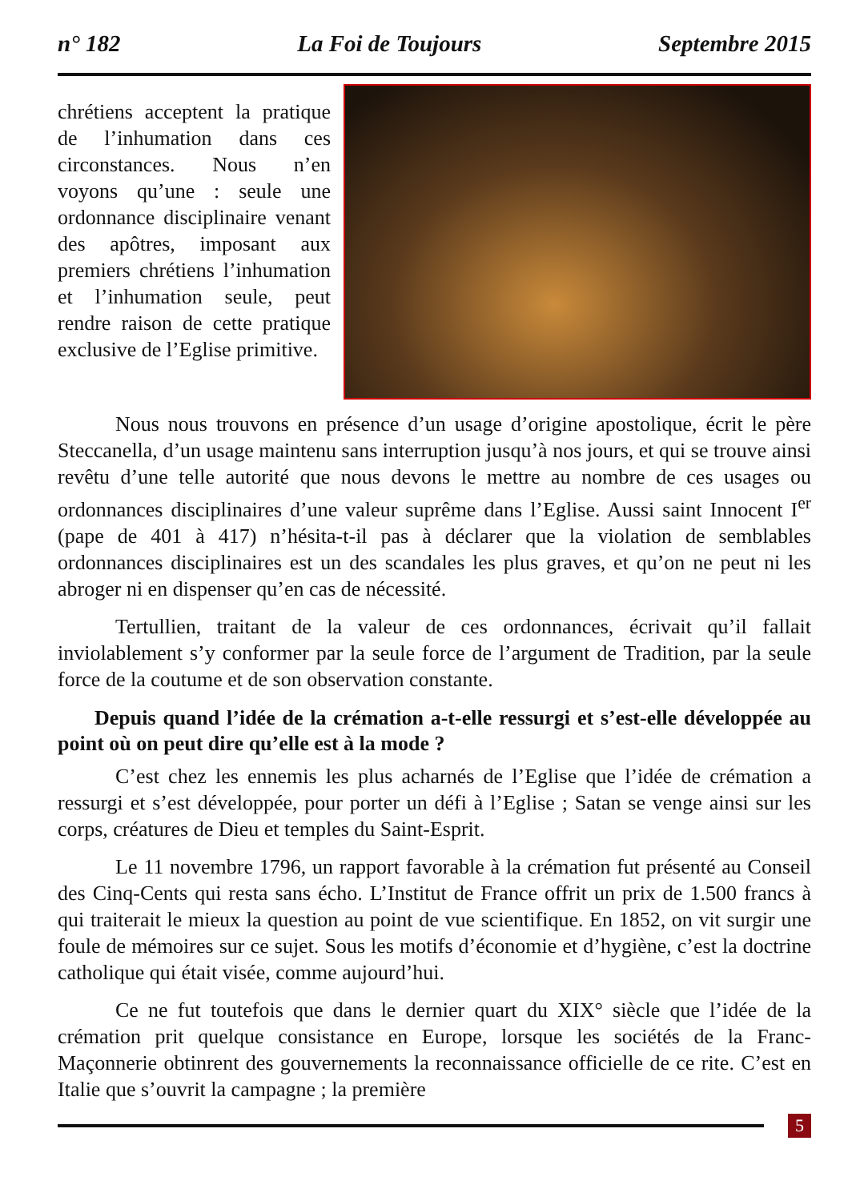n° 182 La Foi de Toujours Septembre 2015
chrétiens acceptent la pratique de l’inhumation dans ces circonstances. Nous n’en voyons qu’une : seule une ordonnance disciplinaire venant des apôtres, imposant aux premiers chrétiens l’inhumation et l’inhumation seule, peut rendre raison de cette pratique exclusive de l’Eglise primitive.
Nous nous trouvons en présence d’un usage d’origine apostolique, écrit le père Steccanella, d’un usage maintenu sans interruption jusqu’à nos jours, et qui se trouve ainsi revêtu d’une telle autorité que nous devons le mettre au nombre de ces usages ou ordonnances disciplinaires d’une valeur suprême dans l’Eglise. Aussi saint Innocent I<sup>er</sup> (pape de 401 à 417) n’hésita-t-il pas à déclarer que la violation de semblables ordonnances disciplinaires est un des scandales les plus graves, et qu’on ne peut ni les abroger ni en dispenser qu’en cas de nécessité.
Tertullien, traitant de la valeur de ces ordonnances, écrivait qu’il fallait inviolablement s’y conformer par la seule force de l’argument de Tradition, par la seule force de la coutume et de son observation constante.
Depuis quand l’idée de la crémation a-t-elle ressurgi et s’est-elle développée au point où on peut dire qu’elle est à la mode ?
C’est chez les ennemis les plus acharnés de l’Eglise que l’idée de crémation a ressurgi et s’est développée, pour porter un défi à l’Eglise ; Satan se venge ainsi sur les corps, créatures de Dieu et temples du Saint-Esprit.
Le 11 novembre 1796, un rapport favorable à la crémation fut présenté au Conseil des Cinq-Cents qui resta sans écho. L’Institut de France offrit un prix de 1.500 francs à qui traiterait le mieux la question au point de vue scientifique. En 1852, on vit surgir une foule de mémoires sur ce sujet. Sous les motifs d’économie et d’hygiène, c’est la doctrine catholique qui était visée, comme aujourd’hui.
Ce ne fut toutefois que dans le dernier quart du XIX° siècle que l’idée de la crémation prit quelque consistance en Europe, lorsque les sociétés de la Franc-Maçonnerie obtinrent des gouvernements la reconnaissance officielle de ce rite. C’est en Italie que s’ouvrit la campagne ; la première
5